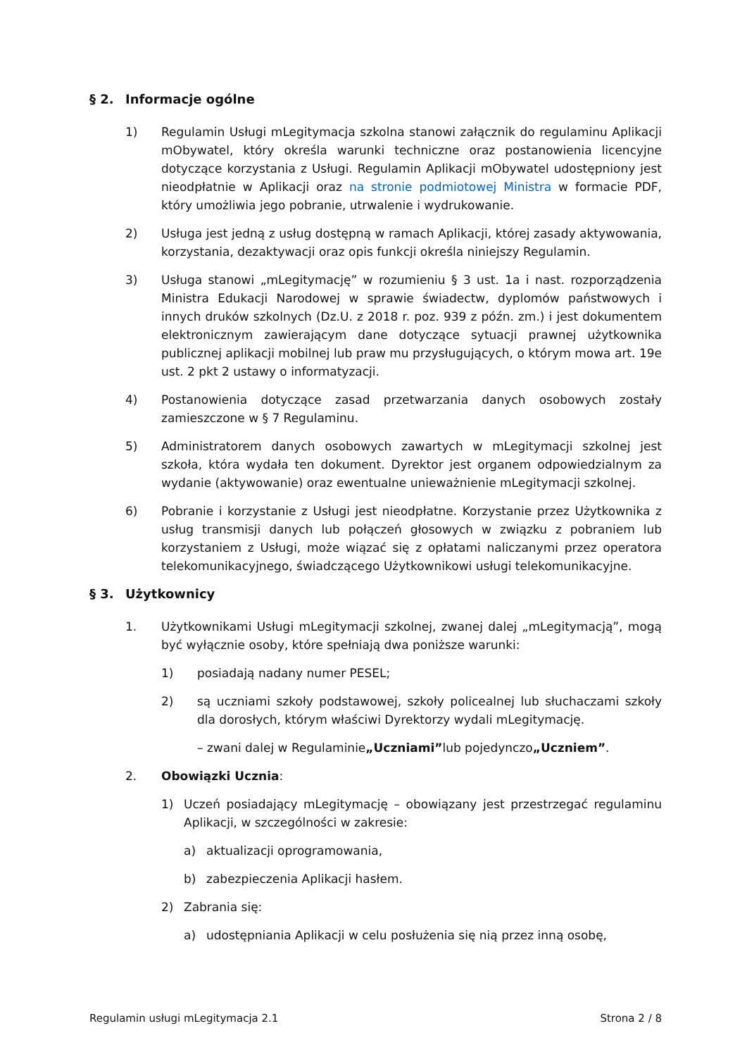§ 2. Informacje ogólne
1) Regulamin Usługi mLegitymacja szkolna stanowi załącznik do regulaminu Aplikacji mObywatel, który określa warunki techniczne oraz postanowienia licencyjne dotyczące korzystania z Usługi. Regulamin Aplikacji mObywatel udostępniony jest nieodpłatnie w Aplikacji oraz na stronie podmiotowej Ministra w formacie PDF, który umożliwia jego pobranie, utrwalenie i wydrukowanie.
2) Usługa jest jedną z usług dostępną w ramach Aplikacji, której zasady aktywowania, korzystania, dezaktywacji oraz opis funkcji określa niniejszy Regulamin.
3) Usługa stanowi „mLegitymację” w rozumieniu § 3 ust. 1a i nast. rozporządzenia Ministra Edukacji Narodowej w sprawie świadectw, dyplomów państwowych i innych druków szkolnych (Dz.U. z 2018 r. poz. 939 z późn. zm.) i jest dokumentem elektronicznym zawierającym dane dotyczące sytuacji prawnej użytkownika publicznej aplikacji mobilnej lub praw mu przysługujących, o którym mowa art. 19e ust. 2 pkt 2 ustawy o informatyzacji.
4) Postanowienia dotyczące zasad przetwarzania danych osobowych zostały zamieszczone w § 7 Regulaminu.
5) Administratorem danych osobowych zawartych w mLegitymacji szkolnej jest szkoła, która wydała ten dokument. Dyrektor jest organem odpowiedzialnym za wydanie (aktywowanie) oraz ewentualne unieważnienie mLegitymacji szkolnej.
6) Pobranie i korzystanie z Usługi jest nieodpłatne. Korzystanie przez Użytkownika z usług transmisji danych lub połączeń głosowych w związku z pobraniem lub korzystaniem z Usługi, może wiązać się z opłatami naliczanymi przez operatora telekomunikacyjnego, świadczącego Użytkownikowi usługi telekomunikacyjne.
§ 3. Użytkownicy
1. Użytkownikami Usługi mLegitymacji szkolnej, zwanej dalej „mLegitymacją”, mogą być wyłącznie osoby, które spełniają dwa poniższe warunki:
1) posiadają nadany numer PESEL;
2) są uczniami szkoły podstawowej, szkoły policealnej lub słuchaczami szkoły dla dorosłych, którym właściwi Dyrektorzy wydali mLegitymację.
– zwani dalej w Regulaminie „Uczniami” lub pojedynczo „Uczniem”.
2. Obowiązki Ucznia:
1) Uczeń posiadający mLegitymację – obowiązany jest przestrzegać regulaminu Aplikacji, w szczególności w zakresie:
a) aktualizacji oprogramowania,
b) zabezpieczenia Aplikacji hasłem.
2) Zabrania się:
a) udostępniania Aplikacji w celu posłużenia się nią przez inną osobę,
Regulamin usługi mLegitymacja 2.1 Strona 2 / 8